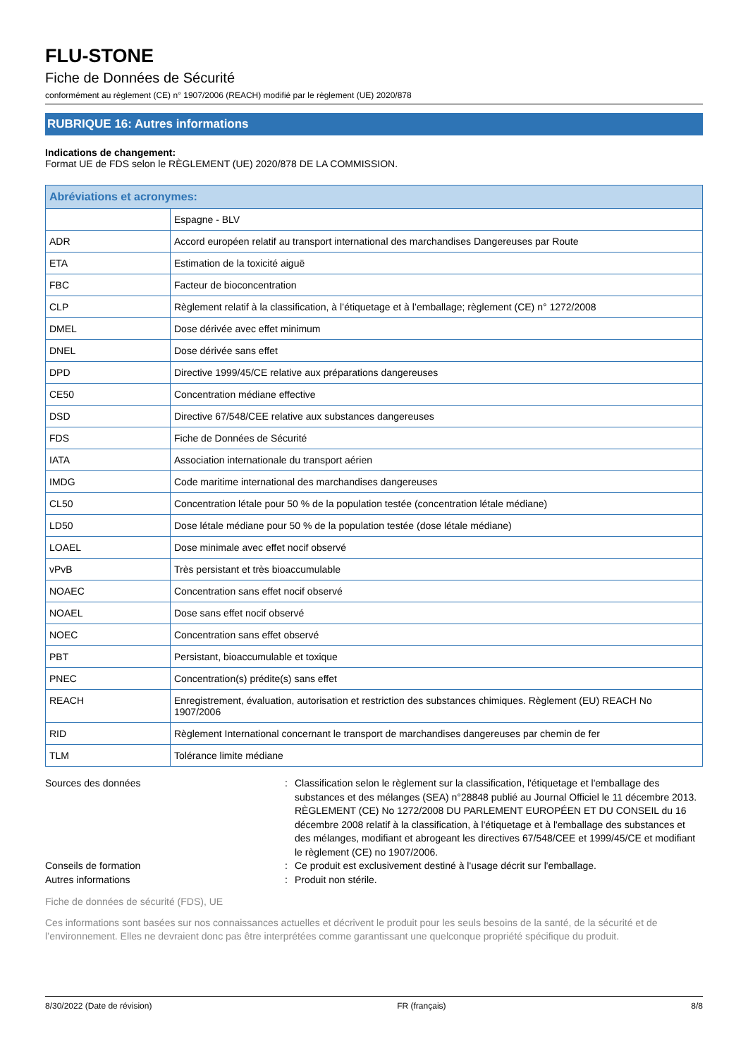FLU-STONE
Fiche de Données de Sécurité
conformément au règlement (CE) n° 1907/2006 (REACH) modifié par le règlement (UE) 2020/878
RUBRIQUE 16: Autres informations
Indications de changement:
Format UE de FDS selon le RÈGLEMENT (UE) 2020/878 DE LA COMMISSION.
| Abréviations et acronymes: | |
| --- | --- |
| | Espagne - BLV |
| ADR | Accord européen relatif au transport international des marchandises Dangereuses par Route |
| ETA | Estimation de la toxicité aiguë |
| FBC | Facteur de bioconcentration |
| CLP | Règlement relatif à la classification, à l’étiquetage et à l’emballage; règlement (CE) n° 1272/2008 |
| DMEL | Dose dérivée avec effet minimum |
| DNEL | Dose dérivée sans effet |
| DPD | Directive 1999/45/CE relative aux préparations dangereuses |
| CE50 | Concentration médiane effective |
| DSD | Directive 67/548/CEE relative aux substances dangereuses |
| FDS | Fiche de Données de Sécurité |
| IATA | Association internationale du transport aérien |
| IMDG | Code maritime international des marchandises dangereuses |
| CL50 | Concentration létale pour 50 % de la population testée (concentration létale médiane) |
| LD50 | Dose létale médiane pour 50 % de la population testée (dose létale médiane) |
| LOAEL | Dose minimale avec effet nocif observé |
| vPvB | Très persistant et très bioaccumulable |
| NOAEC | Concentration sans effet nocif observé |
| NOAEL | Dose sans effet nocif observé |
| NOEC | Concentration sans effet observé |
| PBT | Persistant, bioaccumulable et toxique |
| PNEC | Concentration(s) prédite(s) sans effet |
| REACH | Enregistrement, évaluation, autorisation et restriction des substances chimiques. Règlement (EU) REACH No 1907/2006 |
| RID | Règlement International concernant le transport de marchandises dangereuses par chemin de fer |
| TLM | Tolérance limite médiane |
Sources des données
:
Classification selon le règlement sur la classification, l'étiquetage et l'emballage des substances et des mélanges (SEA) n°28848 publié au Journal Officiel le 11 décembre 2013. RÈGLEMENT (CE) No 1272/2008 DU PARLEMENT EUROPÉEN ET DU CONSEIL du 16 décembre 2008 relatif à la classification, à l'étiquetage et à l'emballage des substances et des mélanges, modifiant et abrogeant les directives 67/548/CEE et 1999/45/CE et modifiant le règlement (CE) no 1907/2006.
Conseils de formation
:
Ce produit est exclusivement destiné à l'usage décrit sur l'emballage.
Autres informations
:
Produit non stérile.
Fiche de données de sécurité (FDS), UE
Ces informations sont basées sur nos connaissances actuelles et décrivent le produit pour les seuls besoins de la santé, de la sécurité et de l’environnement. Elles ne devraient donc pas être interprétées comme garantissant une quelconque propriété spécifique du produit.
8/30/2022 (Date de révision) FR (français) 8/8